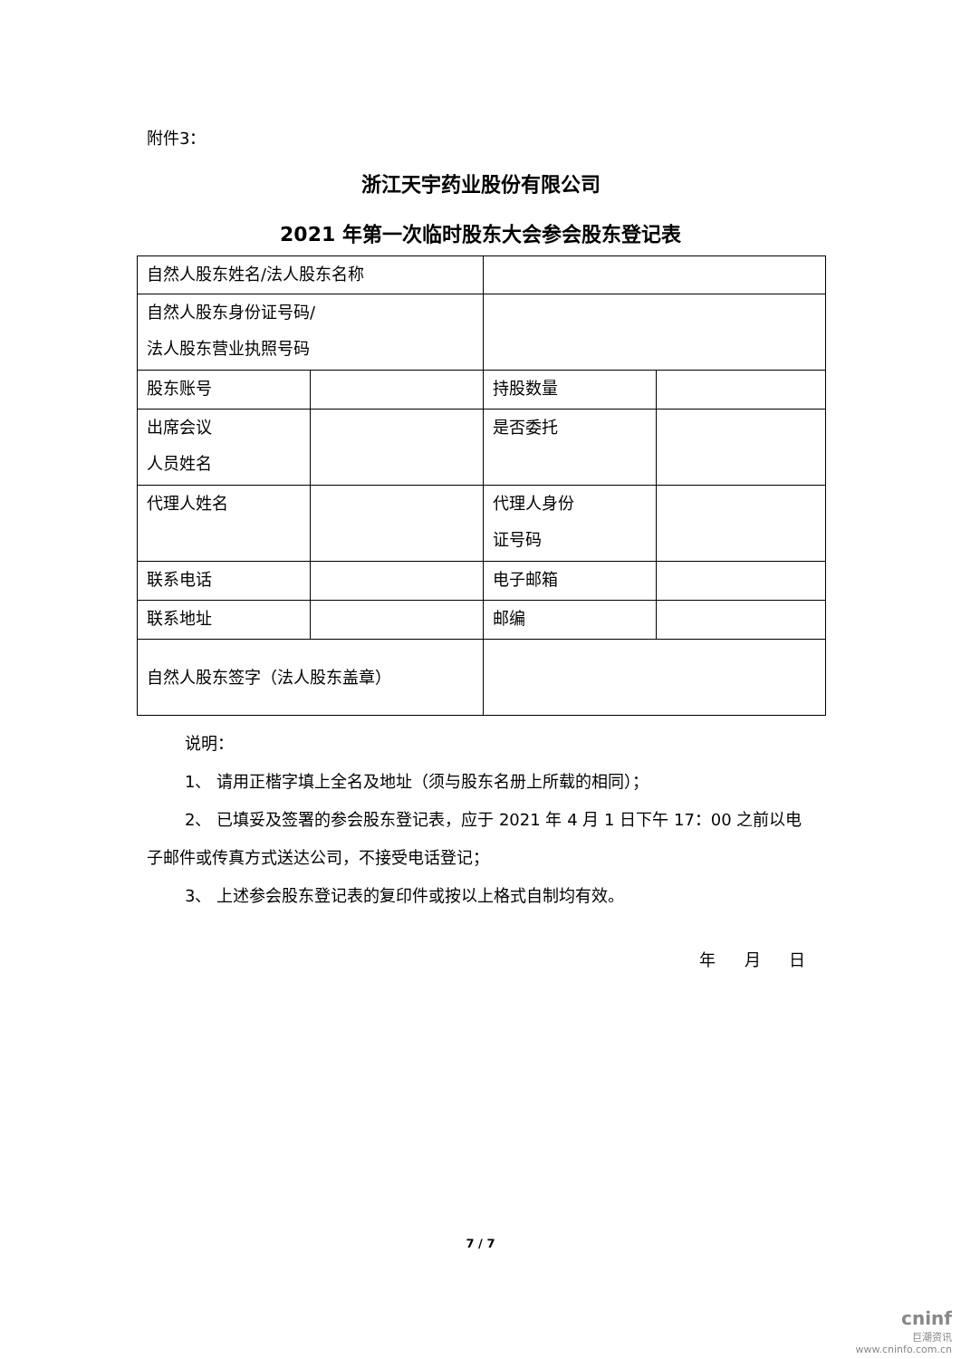附件3：
浙江天宇药业股份有限公司
2021 年第一次临时股东大会参会股东登记表
| 自然人股东姓名/法人股东名称 | | | |
| 自然人股东身份证号码/ 法人股东营业执照号码 | | | |
| 股东账号 | | 持股数量 | |
| 出席会议 人员姓名 | | 是否委托 | |
| 代理人姓名 | | 代理人身份 证号码 | |
| 联系电话 | | 电子邮箱 | |
| 联系地址 | | 邮编 | |
| 自然人股东签字（法人股东盖章） | | | |
说明：
1、 请用正楷字填上全名及地址（须与股东名册上所载的相同）；
2、 已填妥及签署的参会股东登记表，应于 2021 年 4 月 1 日下午 17：00 之前以电子邮件或传真方式送达公司，不接受电话登记；
3、 上述参会股东登记表的复印件或按以上格式自制均有效。
年 月 日
7 / 7
cninf
巨潮资讯
www.cninfo.com.cn